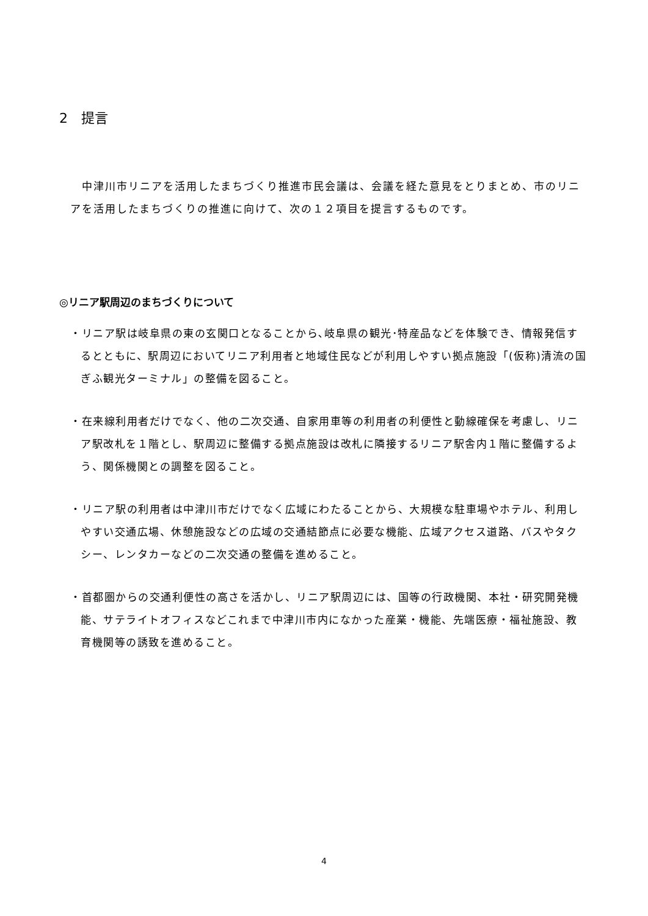2　提言
　中津川市リニアを活用したまちづくり推進市民会議は、会議を経た意見をとりまとめ、市のリニアを活用したまちづくりの推進に向けて、次の１２項目を提言するものです。
◎リニア駅周辺のまちづくりについて
・リニア駅は岐阜県の東の玄関口となることから､岐阜県の観光･特産品などを体験でき、情報発信するとともに、駅周辺においてリニア利用者と地域住民などが利用しやすい拠点施設「(仮称)清流の国ぎふ観光ターミナル」の整備を図ること。
・在来線利用者だけでなく、他の二次交通、自家用車等の利用者の利便性と動線確保を考慮し、リニア駅改札を１階とし、駅周辺に整備する拠点施設は改札に隣接するリニア駅舎内１階に整備するよう、関係機関との調整を図ること。
・リニア駅の利用者は中津川市だけでなく広域にわたることから、大規模な駐車場やホテル、利用しやすい交通広場、休憩施設などの広域の交通結節点に必要な機能、広域アクセス道路、バスやタクシー、レンタカーなどの二次交通の整備を進めること。
・首都圏からの交通利便性の高さを活かし、リニア駅周辺には、国等の行政機関、本社・研究開発機能、サテライトオフィスなどこれまで中津川市内になかった産業・機能、先端医療・福祉施設、教育機関等の誘致を進めること。
4